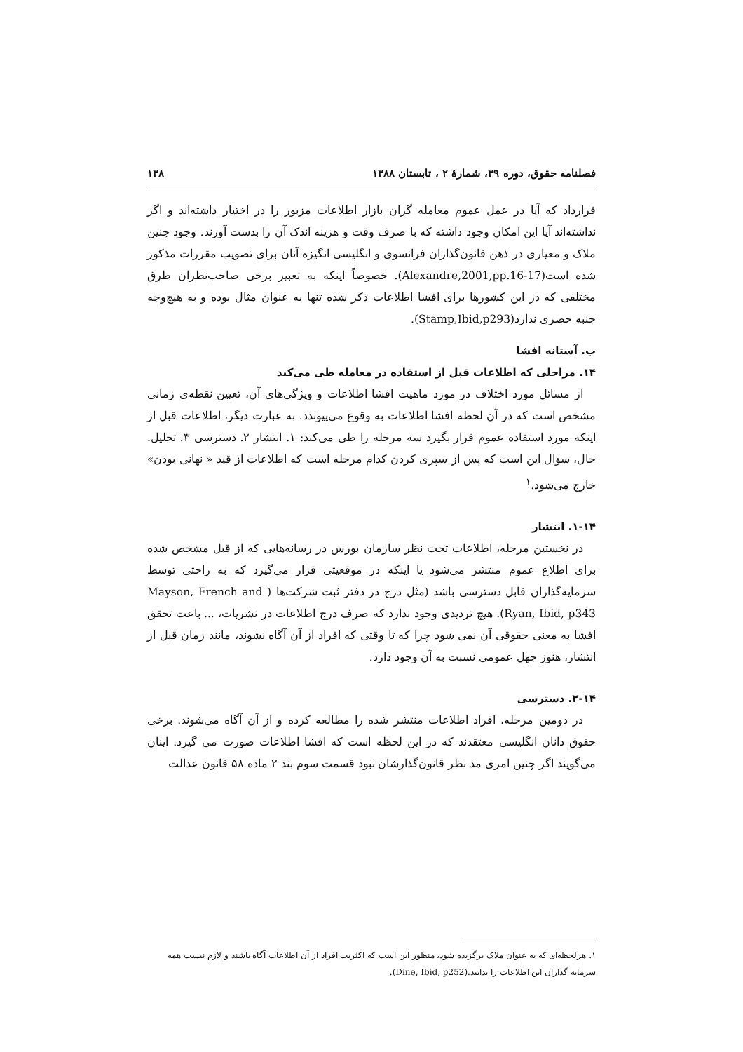فصلنامه حقوق، دوره ۳۹، شمارهٔ ۲ ، تابستان ۱۳۸۸ ۱۳۸
قرارداد که آیا در عمل عموم معامله گران بازار اطلاعات مزبور را در اختیار داشته‌اند و اگر نداشته‌اند آیا این امکان وجود داشته که با صرف وقت و هزینه اندک آن را بدست آورند. وجود چنین ملاک و معیاری در ذهن قانون‌گذاران فرانسوی و انگلیسی انگیزه آنان برای تصویب مقررات مذکور شده است(Alexandre,2001,pp.16-17). خصوصاً اینکه به تعبیر برخی صاحب‌نظران طرق مختلفی که در این کشورها برای افشا اطلاعات ذکر شده تنها به عنوان مثال بوده و به هیچ‌وجه جنبه حصری ندارد(Stamp,Ibid,p293).
ب. آستانه افشا
۱۴. مراحلی که اطلاعات قبل از استفاده در معامله طی می‌کند
از مسائل مورد اختلاف در مورد ماهیت افشا اطلاعات و ویژگی‌های آن، تعیین نقطه‌ی زمانی مشخص است که در آن لحظه افشا اطلاعات به وقوع می‌پیوندد. به عبارت دیگر، اطلاعات قبل از اینکه مورد استفاده عموم قرار بگیرد سه مرحله را طی می‌کند: ۱. انتشار ۲. دسترسی ۳. تحلیل. حال، سؤال این است که پس از سپری کردن کدام مرحله است که اطلاعات از قید « نهانی بودن» خارج می‌شود.<sup>۱</sup>
۱-۱۴. انتشار
در نخستین مرحله، اطلاعات تحت نظر سازمان بورس در رسانه‌هایی که از قبل مشخص شده برای اطلاع عموم منتشر می‌شود یا اینکه در موقعیتی قرار می‌گیرد که به راحتی توسط سرمایه‌گذاران قابل دسترسی باشد (مثل درج در دفتر ثبت شرکت‌ها ( Mayson, French and Ryan, Ibid, p343). هیچ تردیدی وجود ندارد که صرف درج اطلاعات در نشریات، ... باعث تحقق افشا به معنی حقوقی آن نمی شود چرا که تا وقتی که افراد از آن آگاه نشوند، مانند زمان قبل از انتشار، هنوز جهل عمومی نسبت به آن وجود دارد.
۲-۱۴. دسترسی
در دومین مرحله، افراد اطلاعات منتشر شده را مطالعه کرده و از آن آگاه می‌شوند. برخی حقوق دانان انگلیسی معتقدند که در این لحظه است که افشا اطلاعات صورت می گیرد. اینان می‌گویند اگر چنین امری مد نظر قانون‌گذارشان نبود قسمت سوم بند ۲ ماده ۵۸ قانون عدالت
۱. هرلحظه‌ای که به عنوان ملاک برگزیده شود، منظور این است که اکثریت افراد از آن اطلاعات آگاه باشند و لازم نیست همه سرمایه گذاران این اطلاعات را بدانند.(Dine, Ibid, p252).